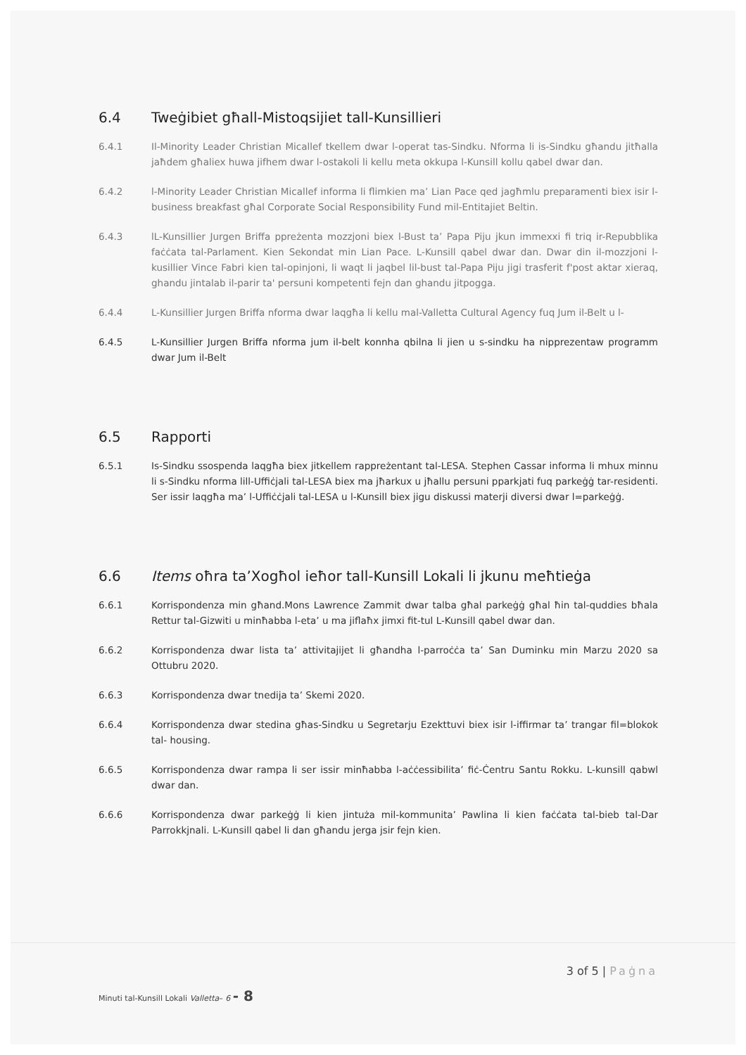6.4 Tweġibiet għall-Mistoqsijiet tall-Kunsillieri
6.4.1 Il-Minority Leader Christian Micallef tkellem dwar l-operat tas-Sindku. Nforma li is-Sindku għandu jitħalla jaħdem għaliex huwa jifhem dwar l-ostakoli li kellu meta okkupa l-Kunsill kollu qabel dwar dan.
6.4.2 l-Minority Leader Christian Micallef informa li flimkien ma’ Lian Pace qed jagħmlu preparamenti biex isir l-business breakfast għal Corporate Social Responsibility Fund mil-Entitajiet Beltin.
6.4.3 lL-Kunsillier Jurgen Briffa ppreżenta mozzjoni biex l-Bust ta’ Papa Piju jkun immexxi fi triq ir-Repubblika faċċata tal-Parlament. Kien Sekondat min Lian Pace. L-Kunsill qabel dwar dan. Dwar din il-mozzjoni l-kusillier Vince Fabri kien tal-opinjoni, li waqt li jaqbel lil-bust tal-Papa Piju jigi trasferit f'post aktar xieraq, ghandu jintalab il-parir ta' persuni kompetenti fejn dan ghandu jitpogga.
6.4.4 L-Kunsillier Jurgen Briffa nforma dwar laqgħa li kellu mal-Valletta Cultural Agency fuq Jum il-Belt u l-
6.4.5 L-Kunsillier Jurgen Briffa nforma jum il-belt konnha qbilna li jien u s-sindku ha nipprezentaw programm dwar Jum il-Belt
6.5 Rapporti
6.5.1 Is-Sindku ssospenda laqgħa biex jitkellem rappreżentant tal-LESA. Stephen Cassar informa li mhux minnu li s-Sindku nforma lill-Uffiċjali tal-LESA biex ma jħarkux u jħallu persuni pparkjati fuq parkeġġ tar-residenti. Ser issir laqgħa ma’ l-Uffiċċjali tal-LESA u l-Kunsill biex jigu diskussi materji diversi dwar l=parkeġġ.
6.6 Items oħra ta’Xogħol ieħor tall-Kunsill Lokali li jkunu meħtieġa
6.6.1 Korrispondenza min għand.Mons Lawrence Zammit dwar talba għal parkeġġ għal ħin tal-quddies bħala Rettur tal-Gizwiti u minħabba l-eta’ u ma jiflaħx jimxi fit-tul L-Kunsill qabel dwar dan.
6.6.2 Korrispondenza dwar lista ta’ attivitajijet li għandha l-parroċċa ta’ San Duminku min Marzu 2020 sa Ottubru 2020.
6.6.3 Korrispondenza dwar tnedija ta’ Skemi 2020.
6.6.4 Korrispondenza dwar stedina għas-Sindku u Segretarju Ezekttuvi biex isir l-iffirmar ta’ trangar fil=blokok tal- housing.
6.6.5 Korrispondenza dwar rampa li ser issir minħabba l-aċċessibilita’ fiċ-Ċentru Santu Rokku. L-kunsill qabwl dwar dan.
6.6.6 Korrispondenza dwar parkeġġ li kien jintuża mil-kommunita’ Pawlina li kien faċċata tal-bieb tal-Dar Parrokkjnali. L-Kunsill qabel li dan għandu jerga jsir fejn kien.
3 of 5 | Paġna
Minuti tal-Kunsill Lokali Valletta– 6 - 8